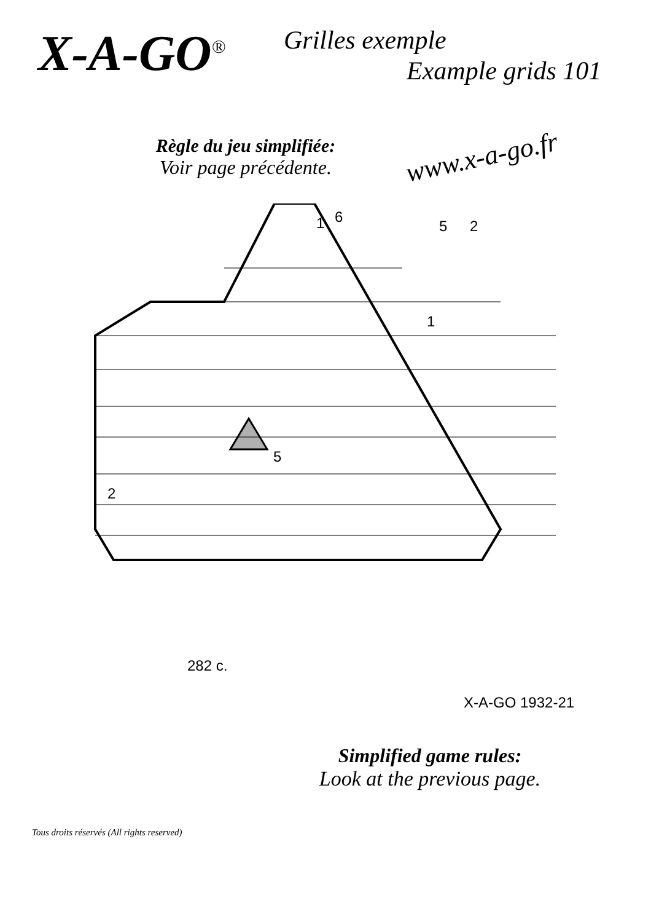X-A-GO<sup>®</sup>
Grilles exemple
Example grids 101
Règle du jeu simplifiée:
Voir page précédente.
www.x-a-go.fr
6
1
5
2
2
5
1
282 c.
X-A-GO 1932-21
Simplified game rules:
Look at the previous page.
Tous droits réservés (All rights reserved)